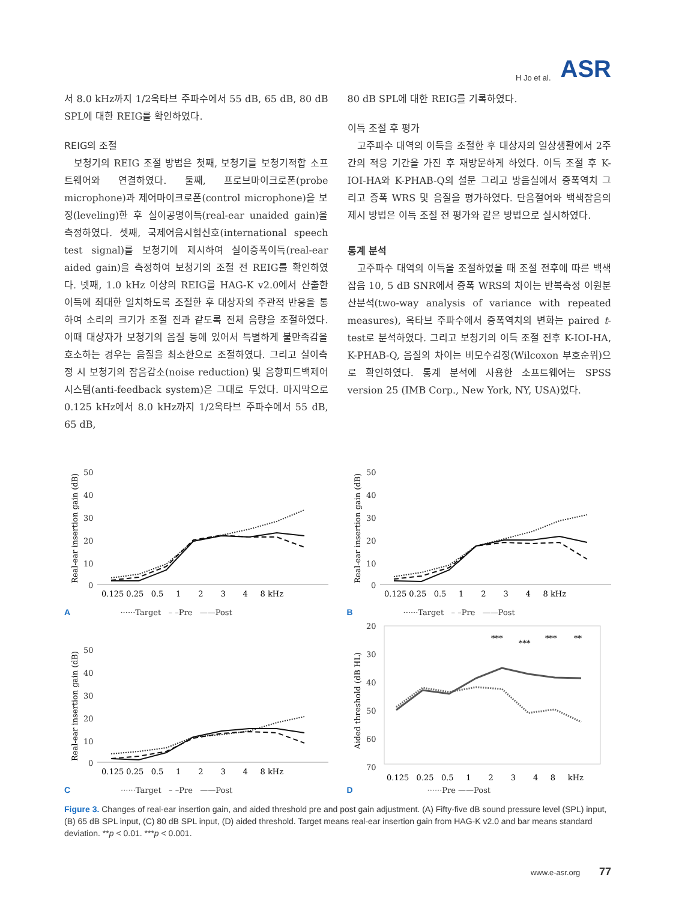H Jo et al. ASR
서 8.0 kHz까지 1/2옥타브 주파수에서 55 dB, 65 dB, 80 dB SPL에 대한 REIG를 확인하였다.
REIG의 조절
보청기의 REIG 조절 방법은 첫째, 보청기를 보청기적합 소프트웨어와 연결하였다. 둘째, 프로브마이크로폰(probe microphone)과 제어마이크로폰(control microphone)을 보정(leveling)한 후 실이공명이득(real-ear unaided gain)을 측정하였다. 셋째, 국제어음시험신호(international speech test signal)를 보청기에 제시하여 실이증폭이득(real-ear aided gain)을 측정하여 보청기의 조절 전 REIG를 확인하였다. 넷째, 1.0 kHz 이상의 REIG를 HAG-K v2.0에서 산출한 이득에 최대한 일치하도록 조절한 후 대상자의 주관적 반응을 통하여 소리의 크기가 조절 전과 같도록 전체 음량을 조절하였다. 이때 대상자가 보청기의 음질 등에 있어서 특별하게 불만족감을 호소하는 경우는 음질을 최소한으로 조절하였다. 그리고 실이측정 시 보청기의 잡음감소(noise reduction) 및 음향피드백제어시스템(anti-feedback system)은 그대로 두었다. 마지막으로 0.125 kHz에서 8.0 kHz까지 1/2옥타브 주파수에서 55 dB, 65 dB,
80 dB SPL에 대한 REIG를 기록하였다.
이득 조절 후 평가
고주파수 대역의 이득을 조절한 후 대상자의 일상생활에서 2주간의 적응 기간을 가진 후 재방문하게 하였다. 이득 조절 후 K-IOI-HA와 K-PHAB-Q의 설문 그리고 방음실에서 증폭역치 그리고 증폭 WRS 및 음질을 평가하였다. 단음절어와 백색잡음의 제시 방법은 이득 조절 전 평가와 같은 방법으로 실시하였다.
통계 분석
고주파수 대역의 이득을 조절하였을 때 조절 전후에 따른 백색잡음 10, 5 dB SNR에서 증폭 WRS의 차이는 반복측정 이원분산분석(two-way analysis of variance with repeated measures), 옥타브 주파수에서 증폭역치의 변화는 paired t-test로 분석하였다. 그리고 보청기의 이득 조절 전후 K-IOI-HA, K-PHAB-Q, 음질의 차이는 비모수검정(Wilcoxon 부호순위)으로 확인하였다. 통계 분석에 사용한 소프트웨어는 SPSS version 25 (IMB Corp., New York, NY, USA)였다.
Real-ear insertion gain (dB)
50
40
30
20
10
0
0.125 0.25 0.5 1 2 3 4 8 kHz
A ······Target – –Pre ——Post
Real-ear insertion gain (dB)
50
40
30
20
10
0
0.125 0.25 0.5 1 2 3 4 8 kHz
B ······Target – –Pre ——Post
Real-ear insertion gain (dB)
50
40
30
20
10
0
0.125 0.25 0.5 1 2 3 4 8 kHz
C ······Target – –Pre ——Post
Aided threshold (dB HL)
20
30
40
50
60
70
***
***
***
**
0.125 0.25 0.5 1 2 3 4 8 kHz
D ······Pre ——Post
Figure 3. Changes of real-ear insertion gain, and aided threshold pre and post gain adjustment. (A) Fifty-five dB sound pressure level (SPL) input, (B) 65 dB SPL input, (C) 80 dB SPL input, (D) aided threshold. Target means real-ear insertion gain from HAG-K v2.0 and bar means standard deviation. **p < 0.01. ***p < 0.001.
www.e-asr.org 77